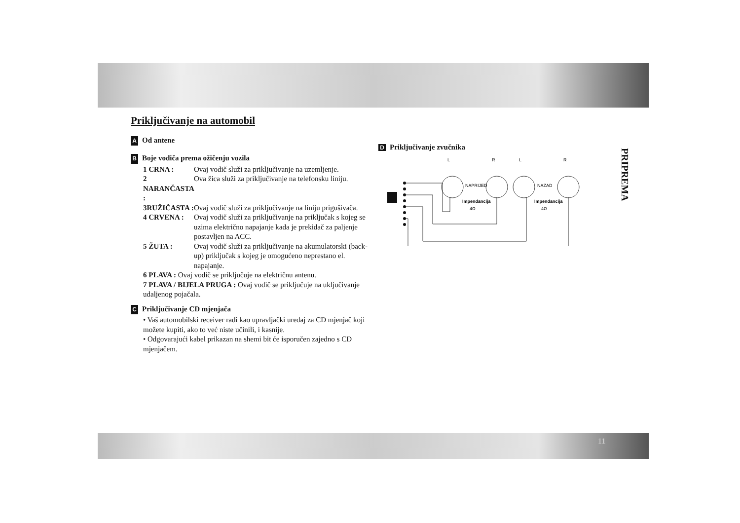Priključivanje na automobil
A Od antene
B Boje vodiča prema ožičenju vozila
1 CRNA : Ovaj vodič služi za priključivanje na uzemljenje.
2 NARANČASTA : Ova žica služi za priključivanje na telefonsku liniju.
3RUŽIČASTA : Ovaj vodič služi za priključivanje na liniju prigušivača.
4 CRVENA : Ovaj vodič služi za priključivanje na priključak s kojeg se uzima električno napajanje kada je prekidač za paljenje postavljen na ACC.
5 ŽUTA : Ovaj vodič služi za priključivanje na akumulatorski (back-up) priključak s kojeg je omogućeno neprestano el. napajanje.
6 PLAVA : Ovaj vodič se priključuje na električnu antenu.
7 PLAVA / BIJELA PRUGA : Ovaj vodič se priključuje na uključivanje udaljenog pojačala.
C Priključivanje CD mjenjača
• Vaš automobilski receiver radi kao upravljački uređaj za CD mjenjač koji možete kupiti, ako to već niste učinili, i kasnije.
• Odgovarajući kabel prikazan na shemi bit će isporučen zajedno s CD mjenjačem.
D Priključivanje zvučnika
L
R
L
R
NAPRIJED
NAZAD
Impendancija
4Ω
Impendancija
4Ω
PRIPREMA
11